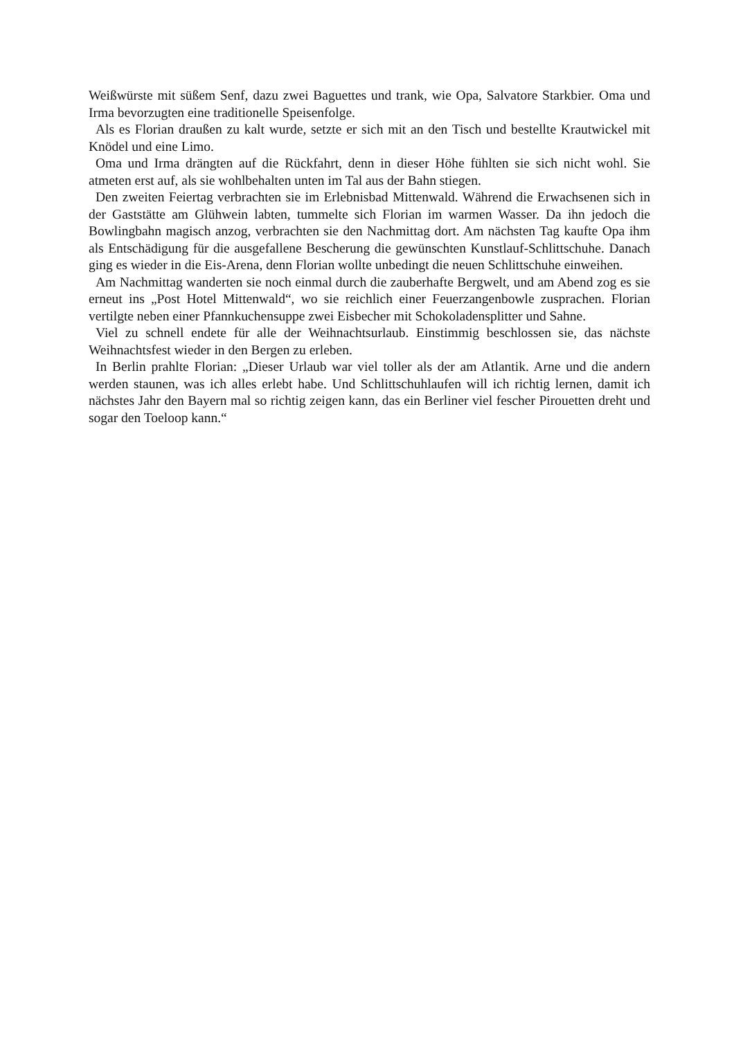Weißwürste mit süßem Senf, dazu zwei Baguettes und trank, wie Opa, Salvatore Starkbier. Oma und Irma bevorzugten eine traditionelle Speisenfolge.
Als es Florian draußen zu kalt wurde, setzte er sich mit an den Tisch und bestellte Krautwickel mit Knödel und eine Limo.
Oma und Irma drängten auf die Rückfahrt, denn in dieser Höhe fühlten sie sich nicht wohl. Sie atmeten erst auf, als sie wohlbehalten unten im Tal aus der Bahn stiegen.
Den zweiten Feiertag verbrachten sie im Erlebnisbad Mittenwald. Während die Erwachsenen sich in der Gaststätte am Glühwein labten, tummelte sich Florian im warmen Wasser. Da ihn jedoch die Bowlingbahn magisch anzog, verbrachten sie den Nachmittag dort. Am nächsten Tag kaufte Opa ihm als Entschädigung für die ausgefallene Bescherung die gewünschten Kunstlauf-Schlittschuhe. Danach ging es wieder in die Eis-Arena, denn Florian wollte unbedingt die neuen Schlittschuhe einweihen.
Am Nachmittag wanderten sie noch einmal durch die zauberhafte Bergwelt, und am Abend zog es sie erneut ins „Post Hotel Mittenwald“, wo sie reichlich einer Feuerzangenbowle zusprachen. Florian vertilgte neben einer Pfannkuchensuppe zwei Eisbecher mit Schokoladensplitter und Sahne.
Viel zu schnell endete für alle der Weihnachtsurlaub. Einstimmig beschlossen sie, das nächste Weihnachtsfest wieder in den Bergen zu erleben.
In Berlin prahlte Florian: „Dieser Urlaub war viel toller als der am Atlantik. Arne und die andern werden staunen, was ich alles erlebt habe. Und Schlittschuhlaufen will ich richtig lernen, damit ich nächstes Jahr den Bayern mal so richtig zeigen kann, das ein Berliner viel fescher Pirouetten dreht und sogar den Toeloop kann.“